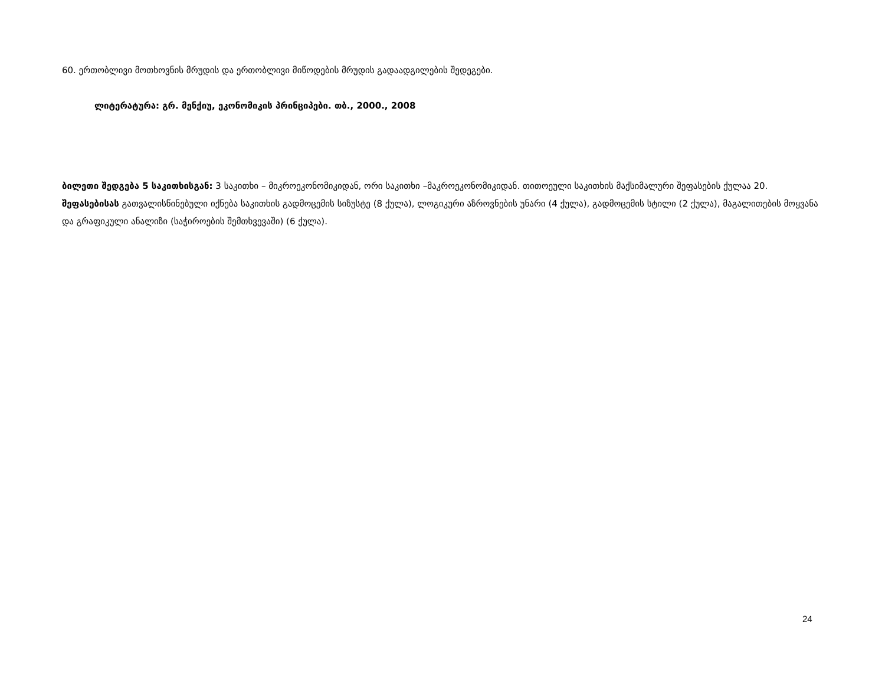60. ერთობლივი მოთხოვნის მრუდის და ერთობლივი მიწოდების მრუდის გადაადგილების შედეგები.
ლიტერატურა: გრ. მენქიუ, ეკონომიკის პრინციპები. თბ., 2000., 2008
ბილეთი შედგება 5 საკითხისგან: 3 საკითხი – მიკროეკონომიკიდან, ორი საკითხი –მაკროეკონომიკიდან. თითოეული საკითხის მაქსიმალური შეფასების ქულაა 20. შეფასებისას გათვალისწინებული იქნება საკითხის გადმოცემის სიზუსტე (8 ქულა), ლოგიკური აზროვნების უნარი (4 ქულა), გადმოცემის სტილი (2 ქულა), მაგალითების მოყვანა და გრაფიკული ანალიზი (საჭიროების შემთხვევაში) (6 ქულა).
24